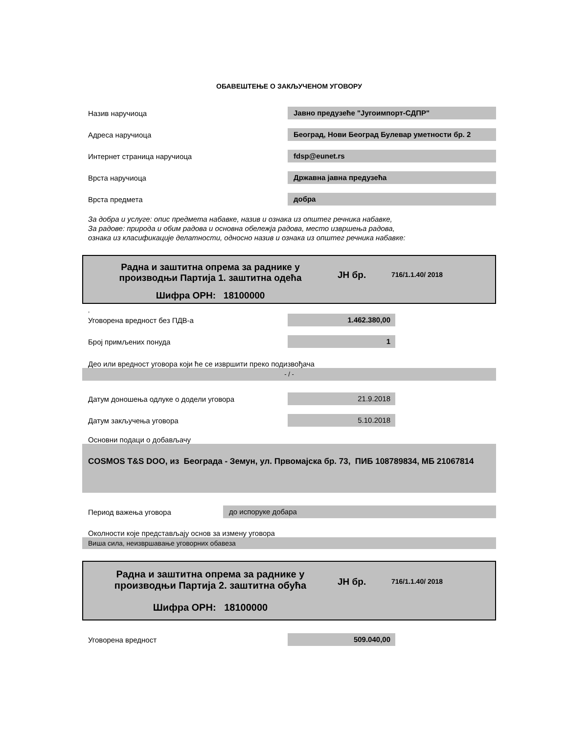ОБАВЕШТЕЊЕ О ЗАКЉУЧЕНОМ УГОВОРУ
Назив наручиоца
Јавно предузеће "Југоимпорт-СДПР"
Адреса наручиоца
Београд, Нови Београд Булевар уметности бр. 2
Интернет страница наручиоца
fdsp@eunet.rs
Врста наручиоца
Државна јавна предузећа
Врста предмета
добра
За добра и услуге: опис предмета набавке, назив и ознака из општег речника набавке,
За радове: природа и обим радова и основна обележја радова, место извршења радова,
ознака из класификације делатности, односно назив и ознака из општег речника набавке:
Радна и заштитна опрема за раднике у
производњи Партија 1. заштитна одећа
Шифра ОРН: 18100000
ЈН бр.
716/1.1.40/ 2018
,
Уговорена вредност без ПДВ-а
1.462.380,00
Број примљених понуда
1
Део или вредност уговора који ће се извршити преко подизвођача
- / -
Датум доношења одлуке о додели уговора
21.9.2018
Датум закључења уговора
5.10.2018
Основни подаци о добављачу
COSMOS T&S DOO, из Београда - Земун, ул. Првомајска бр. 73, ПИБ 108789834, МБ 21067814
Период важења уговора
до испоруке добара
Околности које представљају основ за измену уговора
Виша сила, неизвршавање уговорних обавеза
Радна и заштитна опрема за раднике у
производњи Партија 2. заштитна обућа
Шифра ОРН: 18100000
ЈН бр.
716/1.1.40/ 2018
Уговорена вредност
509.040,00